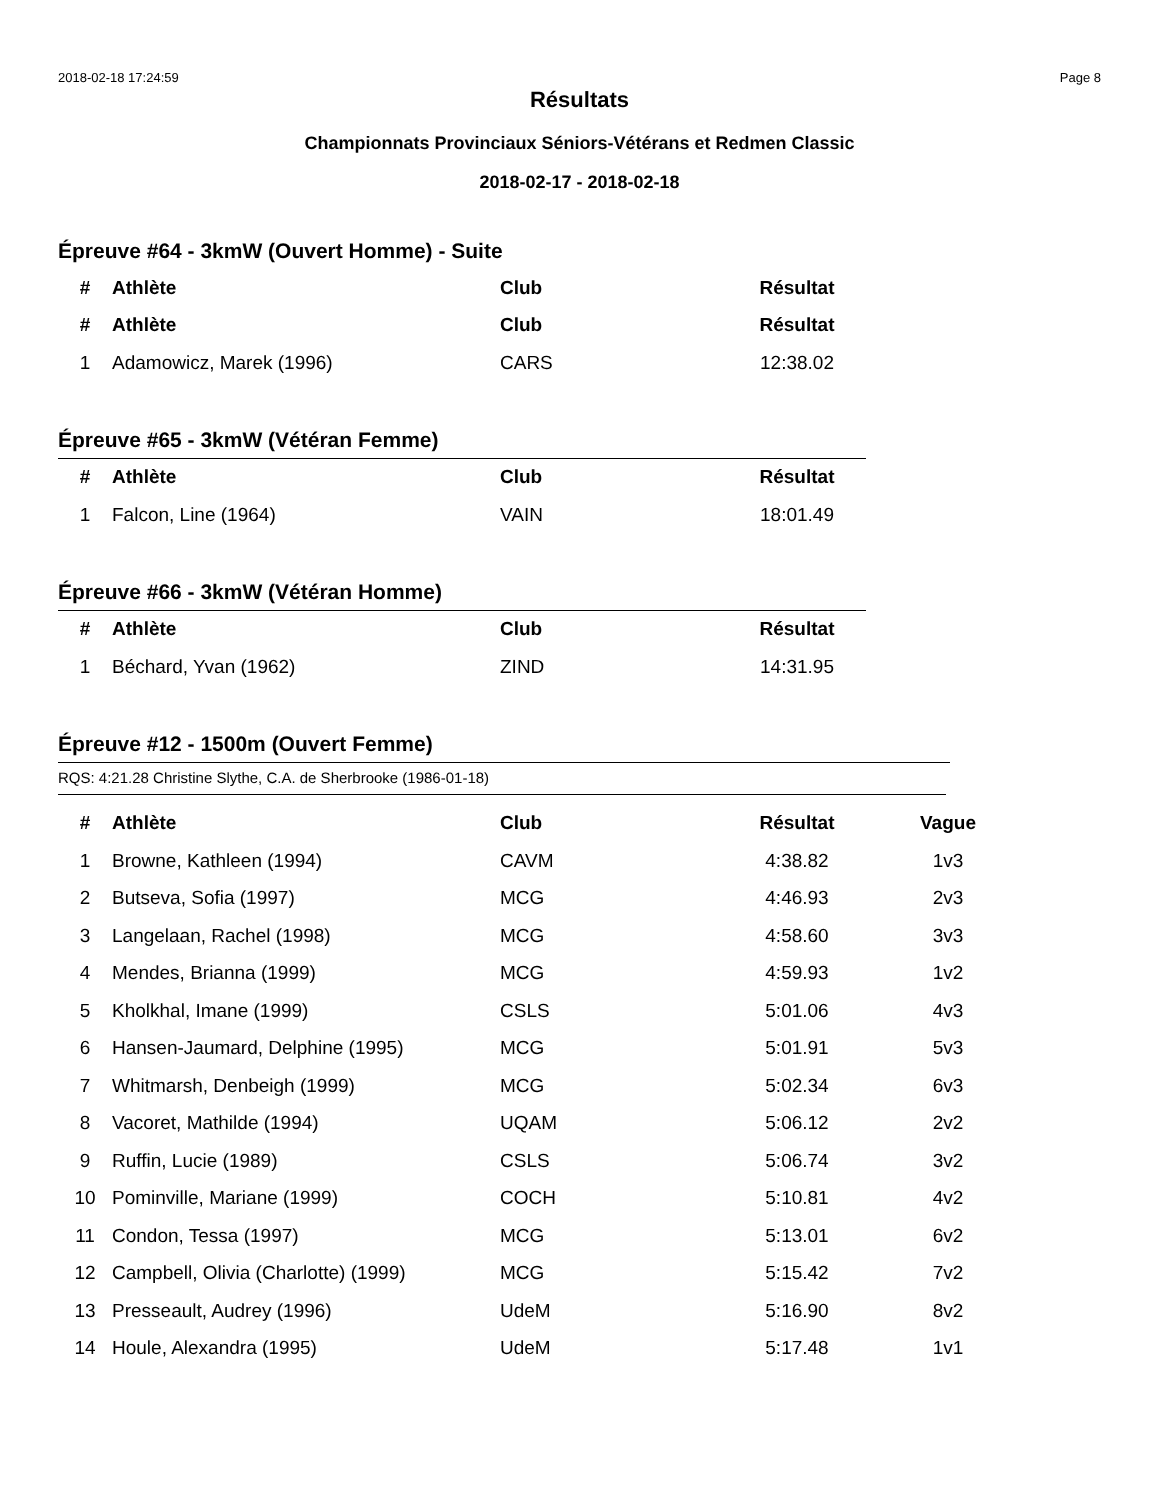2018-02-18 17:24:59 Page 8
Résultats
Championnats Provinciaux Séniors-Vétérans et Redmen Classic
2018-02-17 - 2018-02-18
Épreuve #64 - 3kmW (Ouvert Homme) - Suite
| # | Athlète | Club | Résultat |
| --- | --- | --- | --- |
| # | Athlète | Club | Résultat |
| 1 | Adamowicz, Marek (1996) | CARS | 12:38.02 |
Épreuve #65 - 3kmW (Vétéran Femme)
| # | Athlète | Club | Résultat |
| --- | --- | --- | --- |
| 1 | Falcon, Line (1964) | VAIN | 18:01.49 |
Épreuve #66 - 3kmW (Vétéran Homme)
| # | Athlète | Club | Résultat |
| --- | --- | --- | --- |
| 1 | Béchard, Yvan (1962) | ZIND | 14:31.95 |
Épreuve #12 - 1500m (Ouvert Femme)
RQS: 4:21.28 Christine Slythe, C.A. de Sherbrooke (1986-01-18)
| # | Athlète | Club | Résultat | Vague |
| --- | --- | --- | --- | --- |
| 1 | Browne, Kathleen (1994) | CAVM | 4:38.82 | 1v3 |
| 2 | Butseva, Sofia (1997) | MCG | 4:46.93 | 2v3 |
| 3 | Langelaan, Rachel (1998) | MCG | 4:58.60 | 3v3 |
| 4 | Mendes, Brianna (1999) | MCG | 4:59.93 | 1v2 |
| 5 | Kholkhal, Imane (1999) | CSLS | 5:01.06 | 4v3 |
| 6 | Hansen-Jaumard, Delphine (1995) | MCG | 5:01.91 | 5v3 |
| 7 | Whitmarsh, Denbeigh (1999) | MCG | 5:02.34 | 6v3 |
| 8 | Vacoret, Mathilde (1994) | UQAM | 5:06.12 | 2v2 |
| 9 | Ruffin, Lucie (1989) | CSLS | 5:06.74 | 3v2 |
| 10 | Pominville, Mariane (1999) | COCH | 5:10.81 | 4v2 |
| 11 | Condon, Tessa (1997) | MCG | 5:13.01 | 6v2 |
| 12 | Campbell, Olivia (Charlotte) (1999) | MCG | 5:15.42 | 7v2 |
| 13 | Presseault, Audrey (1996) | UdeM | 5:16.90 | 8v2 |
| 14 | Houle, Alexandra (1995) | UdeM | 5:17.48 | 1v1 |